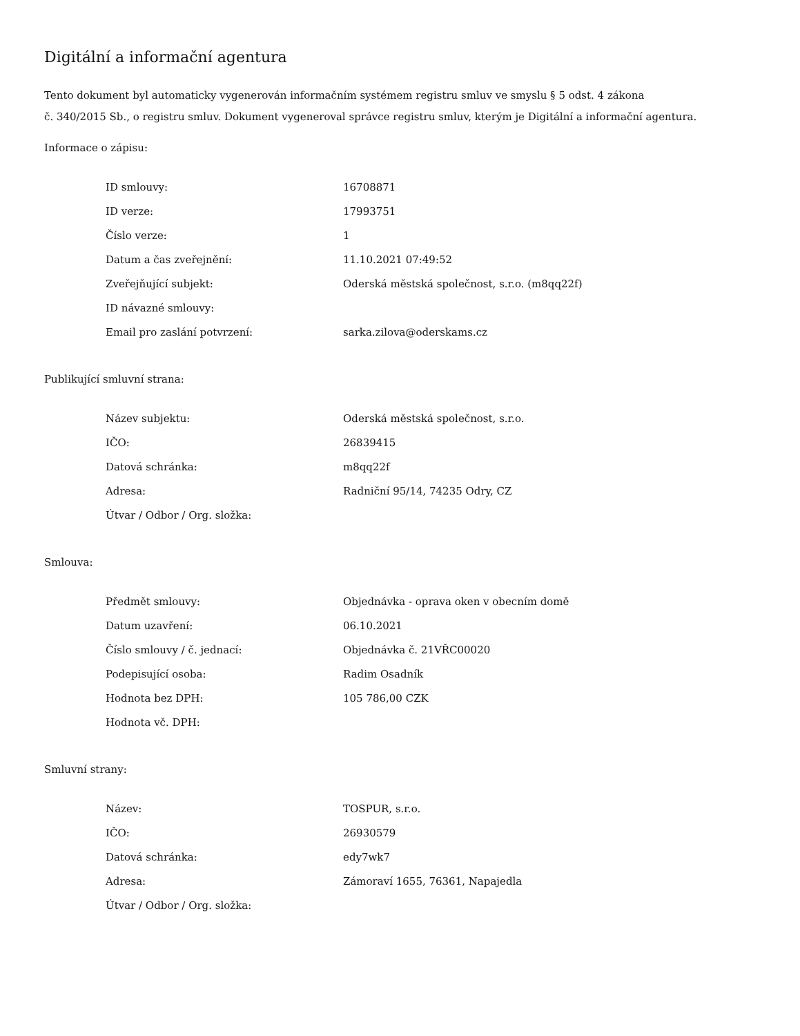Digitální a informační agentura
Tento dokument byl automaticky vygenerován informačním systémem registru smluv ve smyslu § 5 odst. 4 zákona
č. 340/2015 Sb., o registru smluv. Dokument vygeneroval správce registru smluv, kterým je Digitální a informační agentura.
Informace o zápisu:
| ID smlouvy: | 16708871 |
| ID verze: | 17993751 |
| Číslo verze: | 1 |
| Datum a čas zveřejnění: | 11.10.2021 07:49:52 |
| Zveřejňující subjekt: | Oderská městská společnost, s.r.o. (m8qq22f) |
| ID návazné smlouvy: | |
| Email pro zaslání potvrzení: | sarka.zilova@oderskams.cz |
Publikující smluvní strana:
| Název subjektu: | Oderská městská společnost, s.r.o. |
| IČO: | 26839415 |
| Datová schránka: | m8qq22f |
| Adresa: | Radniční 95/14, 74235 Odry, CZ |
| Útvar / Odbor / Org. složka: | |
Smlouva:
| Předmět smlouvy: | Objednávka - oprava oken v obecním domě |
| Datum uzavření: | 06.10.2021 |
| Číslo smlouvy / č. jednací: | Objednávka č. 21VŘC00020 |
| Podepisující osoba: | Radim Osadník |
| Hodnota bez DPH: | 105 786,00 CZK |
| Hodnota vč. DPH: | |
Smluvní strany:
| Název: | TOSPUR, s.r.o. |
| IČO: | 26930579 |
| Datová schránka: | edy7wk7 |
| Adresa: | Zámoraví 1655, 76361, Napajedla |
| Útvar / Odbor / Org. složka: | |